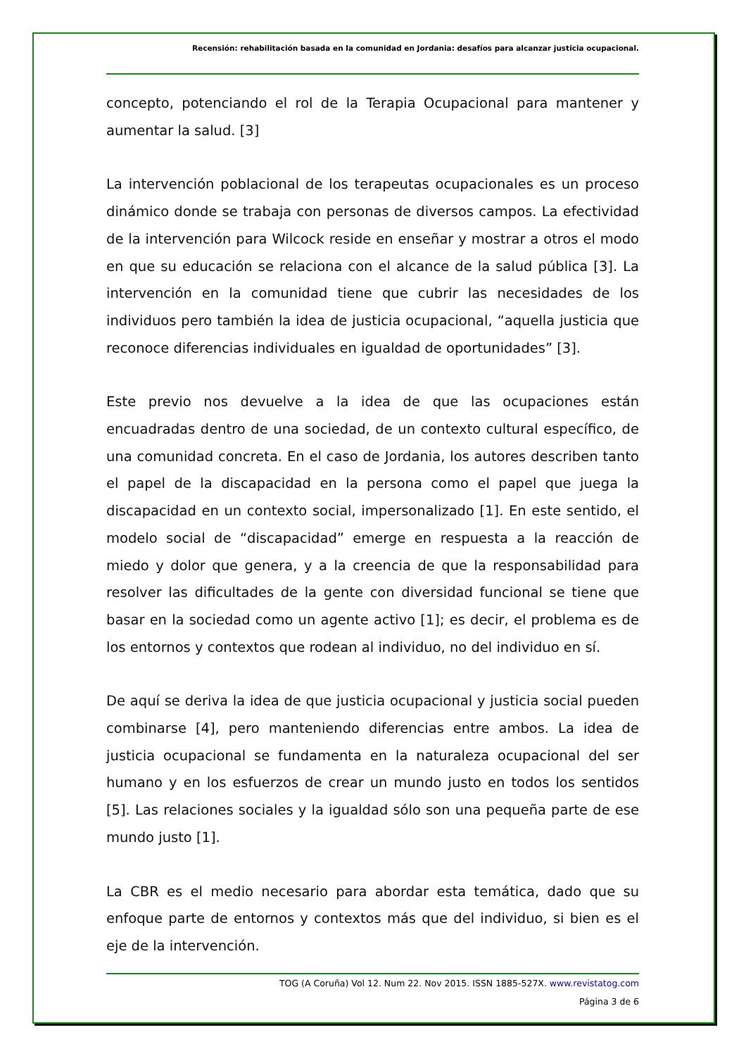Recensión: rehabilitación basada en la comunidad en Jordania: desafíos para alcanzar justicia ocupacional.
concepto, potenciando el rol de la Terapia Ocupacional para mantener y aumentar la salud. [3]
La intervención poblacional de los terapeutas ocupacionales es un proceso dinámico donde se trabaja con personas de diversos campos. La efectividad de la intervención para Wilcock reside en enseñar y mostrar a otros el modo en que su educación se relaciona con el alcance de la salud pública [3]. La intervención en la comunidad tiene que cubrir las necesidades de los individuos pero también la idea de justicia ocupacional, “aquella justicia que reconoce diferencias individuales en igualdad de oportunidades” [3].
Este previo nos devuelve a la idea de que las ocupaciones están encuadradas dentro de una sociedad, de un contexto cultural específico, de una comunidad concreta. En el caso de Jordania, los autores describen tanto el papel de la discapacidad en la persona como el papel que juega la discapacidad en un contexto social, impersonalizado [1]. En este sentido, el modelo social de “discapacidad” emerge en respuesta a la reacción de miedo y dolor que genera, y a la creencia de que la responsabilidad para resolver las dificultades de la gente con diversidad funcional se tiene que basar en la sociedad como un agente activo [1]; es decir, el problema es de los entornos y contextos que rodean al individuo, no del individuo en sí.
De aquí se deriva la idea de que justicia ocupacional y justicia social pueden combinarse [4], pero manteniendo diferencias entre ambos. La idea de justicia ocupacional se fundamenta en la naturaleza ocupacional del ser humano y en los esfuerzos de crear un mundo justo en todos los sentidos [5]. Las relaciones sociales y la igualdad sólo son una pequeña parte de ese mundo justo [1].
La CBR es el medio necesario para abordar esta temática, dado que su enfoque parte de entornos y contextos más que del individuo, si bien es el eje de la intervención.
TOG (A Coruña) Vol 12. Num 22. Nov 2015. ISSN 1885-527X. www.revistatog.com
Página 3 de 6